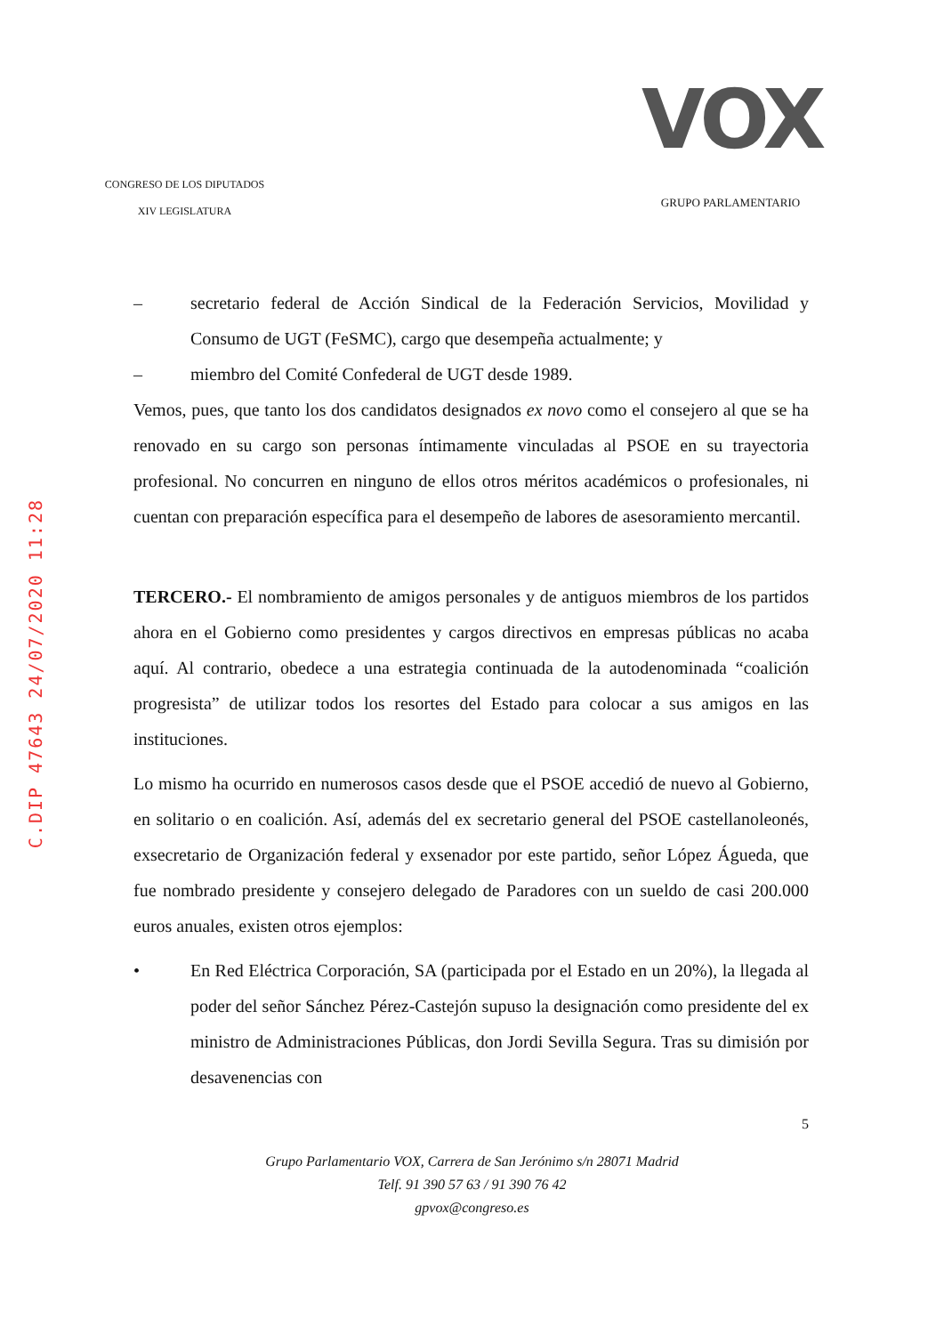CONGRESO DE LOS DIPUTADOS
XIV LEGISLATURA
VOX
GRUPO PARLAMENTARIO
C.DIP 47643 24/07/2020 11:28
– secretario federal de Acción Sindical de la Federación Servicios, Movilidad y Consumo de UGT (FeSMC), cargo que desempeña actualmente; y
– miembro del Comité Confederal de UGT desde 1989.
Vemos, pues, que tanto los dos candidatos designados ex novo como el consejero al que se ha renovado en su cargo son personas íntimamente vinculadas al PSOE en su trayectoria profesional. No concurren en ninguno de ellos otros méritos académicos o profesionales, ni cuentan con preparación específica para el desempeño de labores de asesoramiento mercantil.
TERCERO.- El nombramiento de amigos personales y de antiguos miembros de los partidos ahora en el Gobierno como presidentes y cargos directivos en empresas públicas no acaba aquí. Al contrario, obedece a una estrategia continuada de la autodenominada “coalición progresista” de utilizar todos los resortes del Estado para colocar a sus amigos en las instituciones.
Lo mismo ha ocurrido en numerosos casos desde que el PSOE accedió de nuevo al Gobierno, en solitario o en coalición. Así, además del ex secretario general del PSOE castellanoleonés, exsecretario de Organización federal y exsenador por este partido, señor López Águeda, que fue nombrado presidente y consejero delegado de Paradores con un sueldo de casi 200.000 euros anuales, existen otros ejemplos:
• En Red Eléctrica Corporación, SA (participada por el Estado en un 20%), la llegada al poder del señor Sánchez Pérez-Castejón supuso la designación como presidente del ex ministro de Administraciones Públicas, don Jordi Sevilla Segura. Tras su dimisión por desavenencias con
5
Grupo Parlamentario VOX, Carrera de San Jerónimo s/n 28071 Madrid
Telf. 91 390 57 63 / 91 390 76 42
gpvox@congreso.es